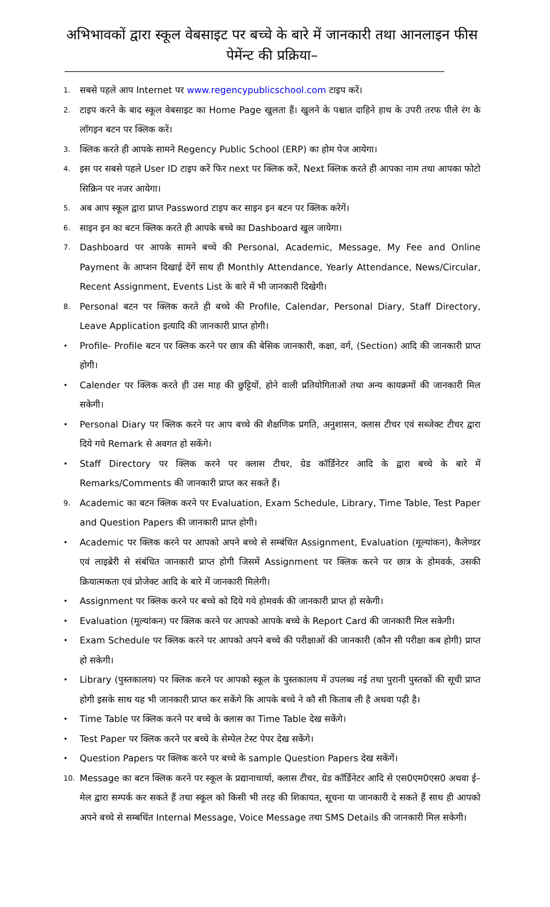अभिभावकों द्वारा स्कूल वेबसाइट पर बच्चे के बारे में जानकारी तथा आनलाइन फीस पेमेंन्ट की प्रक्रिया–
1. सबसे पहले आप Internet पर www.regencypublicschool.com टाइप करें।
2. टाइप करने के बाद स्कूल वेबसाइट का Home Page खुलता हैं। खुलने के पश्चात दाहिने हाथ के उपरी तरफ पीले रंग के लॉगइन बटन पर क्लिक करें।
3. क्लिक करते ही आपके सामने Regency Public School (ERP) का होम पेज आयेगा।
4. इस पर सबसे पहले User ID टाइप करें फिर next पर क्लिक करें, Next क्लिक करते ही आपका नाम तथा आपका फोटो सिक्रिन पर नजर आयेगा।
5. अब आप स्कूल द्वारा प्राप्त Password टाइप कर साइन इन बटन पर क्लिक करेगें।
6. साइन इन का बटन क्लिक करते ही आपके बच्चे का Dashboard खुल जायेगा।
7. Dashboard पर आपके सामने बच्चे की Personal, Academic, Message, My Fee and Online Payment के आप्शन दिखाई देंगें साथ ही Monthly Attendance, Yearly Attendance, News/Circular, Recent Assignment, Events List के बारे में भी जानकारी दिखेगी।
8. Personal बटन पर क्लिक करते ही बच्चे की Profile, Calendar, Personal Diary, Staff Directory, Leave Application इत्यादि की जानकारी प्राप्त होगी।
• Profile- Profile बटन पर क्लिक करने पर छात्र की बेसिक जानकारी, कक्षा, वर्ग, (Section) आदि की जानकारी प्राप्त होगी।
• Calender पर क्लिक करते ही उस माह की छुट्टियों, होने वाली प्रतियोगिताओं तथा अन्य कायक्रमों की जानकारी मिल सकेगी।
• Personal Diary पर क्लिक करने पर आप बच्चे की शैक्षणिक प्रगति, अनुशासन, क्लास टीचर एवं सब्जेक्ट टीचर द्वारा दिये गये Remark से अवगत हो सकेंगे।
• Staff Directory पर क्लिक करने पर क्लास टीचर, ग्रेड कॉर्डिनेटर आदि के द्वारा बच्चे के बारे में Remarks/Comments की जानकारी प्राप्त कर सकते हैं।
9. Academic का बटन क्लिक करने पर Evaluation, Exam Schedule, Library, Time Table, Test Paper and Question Papers की जानकारी प्राप्त होगी।
• Academic पर क्लिक करने पर आपको अपने बच्चे से सम्बंधित Assignment, Evaluation (मूल्यांकन), कैलेण्डर एवं लाइब्रेरी से संबंधित जानकारी प्राप्त होगी जिसमें Assignment पर क्लिक करने पर छात्र के होमवर्क, उसकी क्रियात्मकता एवं प्रोजेक्ट आदि के बारे में जानकारी मिलेगी।
• Assignment पर क्लिक करने पर बच्चे को दिये गये होमवर्क की जानकारी प्राप्त हो सकेगी।
• Evaluation (मूल्यांकन) पर क्लिक करने पर आपको आपके बच्चे के Report Card की जानकारी मिल सकेगी।
• Exam Schedule पर क्लिक करने पर आपको अपने बच्चे की परीक्षाओं की जानकारी (कौन सी परीक्षा कब होगी) प्राप्त हो सकेगी।
• Library (पुस्तकालय) पर क्लिक करने पर आपको स्कूल के पुस्तकालय में उपलब्ध नई तथा पुरानी पुस्तकों की सूची प्राप्त होगी इसके साथ यह भी जानकारी प्राप्त कर सकेंगे कि आपके बच्चे ने कौ सी किताब ली है अथवा पढ़ी है।
• Time Table पर क्लिक करने पर बच्चे के क्लास का Time Table देख सकेंगे।
• Test Paper पर क्लिक करने पर बच्चे के सेम्पेल टेस्ट पेपर देख सकेंगे।
• Question Papers पर क्लिक करने पर बच्चे के sample Question Papers देख सकेंगें।
10. Message का बटन क्लिक करने पर स्कूल के प्रद्यानाचार्या, क्लास टीचर, ग्रेड कॉर्डिनेटर आदि से एस0एम0एस0 अथवा ई–मेल द्वारा सम्पर्क कर सकते हैं तथा स्कूल को किसी भी तरह की शिकायत, सूचना या जानकारी दे सकते हैं साथ ही आपको अपने बच्चे से सम्बधिंत Internal Message, Voice Message तथा SMS Details की जानकारी मिल सकेगी।